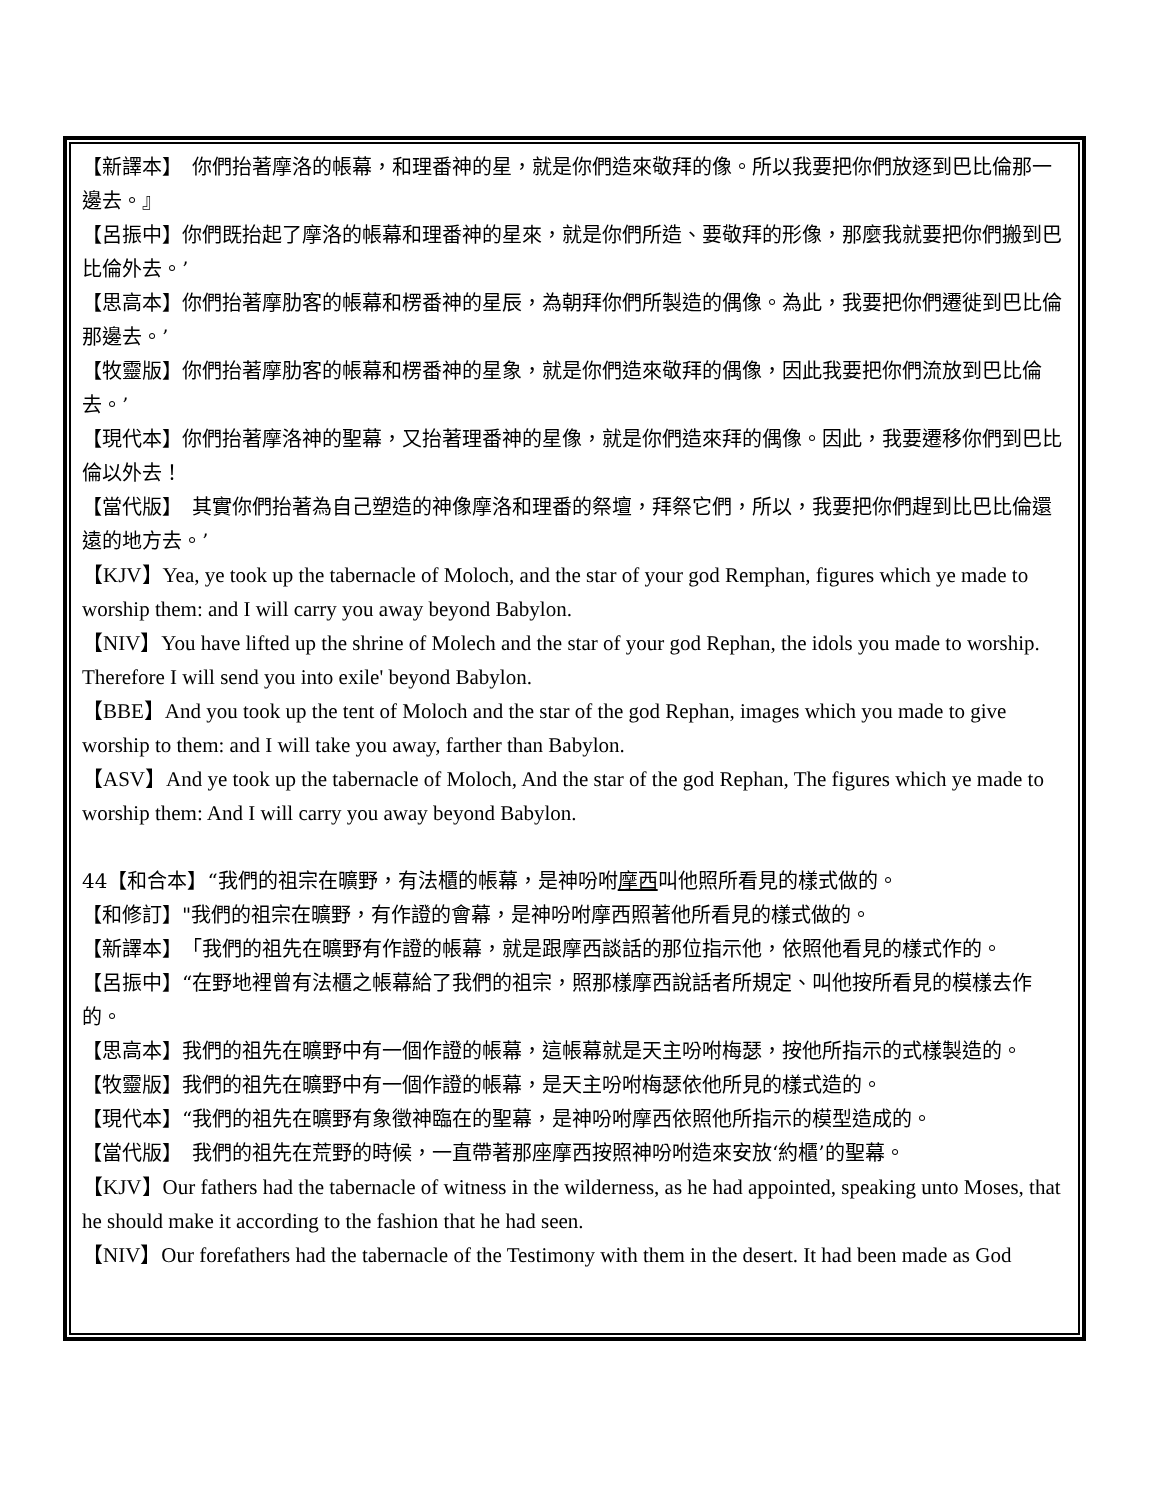【新譯本】　你們抬著摩洛的帳幕，和理番神的星，就是你們造來敬拜的像。所以我要把你們放逐到巴比倫那一邊去。』
【呂振中】你們既抬起了摩洛的帳幕和理番神的星來，就是你們所造、要敬拜的形像，那麼我就要把你們搬到巴比倫外去。’
【思高本】你們抬著摩肋客的帳幕和楞番神的星辰，為朝拜你們所製造的偶像。為此，我要把你們遷徙到巴比倫那邊去。’
【牧靈版】你們抬著摩肋客的帳幕和楞番神的星象，就是你們造來敬拜的偶像，因此我要把你們流放到巴比倫去。’
【現代本】你們抬著摩洛神的聖幕，又抬著理番神的星像，就是你們造來拜的偶像。因此，我要遷移你們到巴比倫以外去！
【當代版】　其實你們抬著為自己塑造的神像摩洛和理番的祭壇，拜祭它們，所以，我要把你們趕到比巴比倫還遠的地方去。’
【KJV】Yea, ye took up the tabernacle of Moloch, and the star of your god Remphan, figures which ye made to worship them: and I will carry you away beyond Babylon.
【NIV】You have lifted up the shrine of Molech and the star of your god Rephan, the idols you made to worship. Therefore I will send you into exile' beyond Babylon.
【BBE】And you took up the tent of Moloch and the star of the god Rephan, images which you made to give worship to them: and I will take you away, farther than Babylon.
【ASV】And ye took up the tabernacle of Moloch, And the star of the god Rephan, The figures which ye made to worship them: And I will carry you away beyond Babylon.
44【和合本】“我們的祖宗在曠野，有法櫃的帳幕，是神吩咐摩西叫他照所看見的樣式做的。
【和修訂】"我們的祖宗在曠野，有作證的會幕，是神吩咐摩西照著他所看見的樣式做的。
【新譯本】　「我們的祖先在曠野有作證的帳幕，就是跟摩西談話的那位指示他，依照他看見的樣式作的。
【呂振中】“在野地裡曾有法櫃之帳幕給了我們的祖宗，照那樣摩西說話者所規定、叫他按所看見的模樣去作的。
【思高本】我們的祖先在曠野中有一個作證的帳幕，這帳幕就是天主吩咐梅瑟，按他所指示的式樣製造的。
【牧靈版】我們的祖先在曠野中有一個作證的帳幕，是天主吩咐梅瑟依他所見的樣式造的。
【現代本】“我們的祖先在曠野有象徵神臨在的聖幕，是神吩咐摩西依照他所指示的模型造成的。
【當代版】　我們的祖先在荒野的時候，一直帶著那座摩西按照神吩咐造來安放‘約櫃’的聖幕。
【KJV】Our fathers had the tabernacle of witness in the wilderness, as he had appointed, speaking unto Moses, that he should make it according to the fashion that he had seen.
【NIV】Our forefathers had the tabernacle of the Testimony with them in the desert. It had been made as God